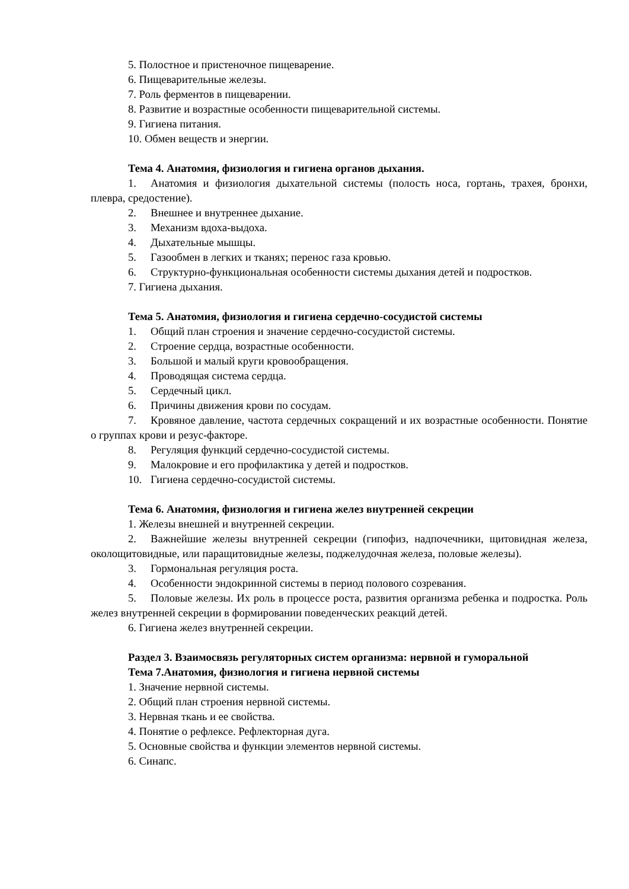5. Полостное и пристеночное пищеварение.
6. Пищеварительные железы.
7. Роль ферментов в пищеварении.
8. Развитие и возрастные особенности пищеварительной системы.
9. Гигиена питания.
10. Обмен веществ и энергии.
Тема 4. Анатомия, физиология и гигиена органов дыхания.
1. Анатомия и физиология дыхательной системы (полость носа, гортань, трахея, бронхи, плевра, средостение).
2. Внешнее и внутреннее дыхание.
3. Механизм вдоха-выдоха.
4. Дыхательные мышцы.
5. Газообмен в легких и тканях; перенос газа кровью.
6. Структурно-функциональная особенности системы дыхания детей и подростков.
7. Гигиена дыхания.
Тема 5. Анатомия, физиология и гигиена сердечно-сосудистой системы
1. Общий план строения и значение сердечно-сосудистой системы.
2. Строение сердца, возрастные особенности.
3. Большой и малый круги кровообращения.
4. Проводящая система сердца.
5. Сердечный цикл.
6. Причины движения крови по сосудам.
7. Кровяное давление, частота сердечных сокращений и их возрастные особенности. Понятие о группах крови и резус-факторе.
8. Регуляция функций сердечно-сосудистой системы.
9. Малокровие и его профилактика у детей и подростков.
10. Гигиена сердечно-сосудистой системы.
Тема 6. Анатомия, физиология и гигиена желез внутренней секреции
1. Железы внешней и внутренней секреции.
2. Важнейшие железы внутренней секреции (гипофиз, надпочечники, щитовидная железа, околощитовидные, или паращитовидные железы, поджелудочная железа, половые железы).
3. Гормональная регуляция роста.
4. Особенности эндокринной системы в период полового созревания.
5. Половые железы. Их роль в процессе роста, развития организма ребенка и подростка. Роль желез внутренней секреции в формировании поведенческих реакций детей.
6. Гигиена желез внутренней секреции.
Раздел 3. Взаимосвязь регуляторных систем организма: нервной и гуморальной
Тема 7.Анатомия, физиология и гигиена нервной системы
1. Значение нервной системы.
2. Общий план строения нервной системы.
3. Нервная ткань и ее свойства.
4. Понятие о рефлексе. Рефлекторная дуга.
5. Основные свойства и функции элементов нервной системы.
6. Синапс.